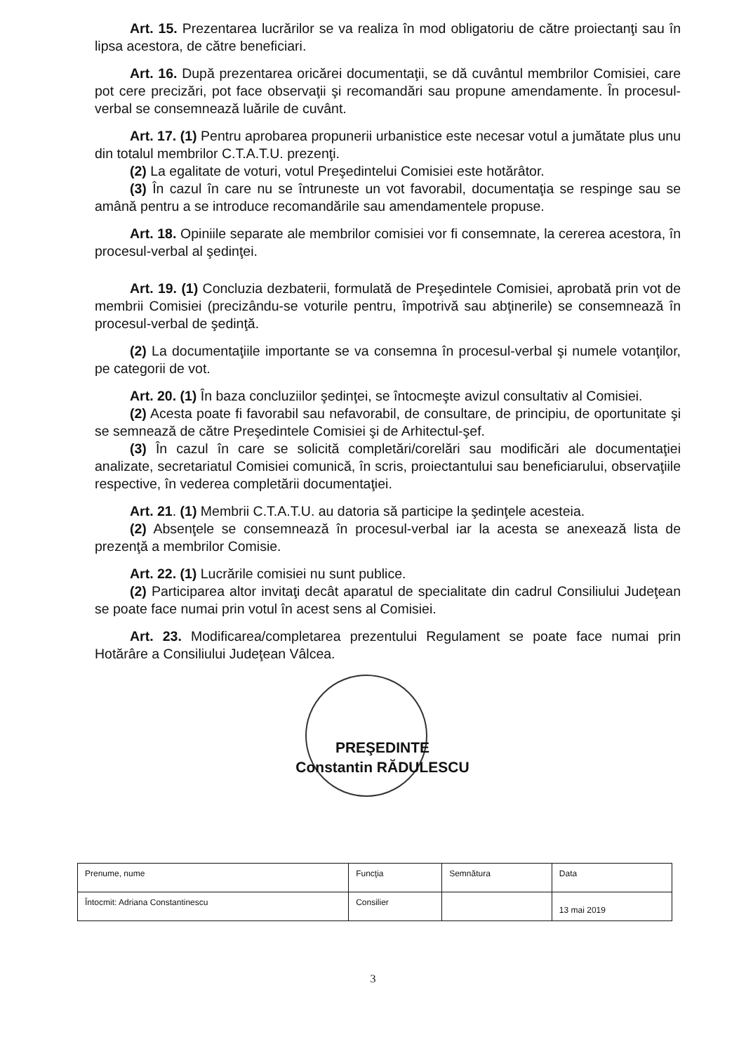Art. 15. Prezentarea lucrărilor se va realiza în mod obligatoriu de către proiectanţi sau în lipsa acestora, de către beneficiari.
Art. 16. După prezentarea oricărei documentaţii, se dă cuvântul membrilor Comisiei, care pot cere precizări, pot face observaţii şi recomandări sau propune amendamente. În procesul-verbal se consemnează luările de cuvânt.
Art. 17. (1) Pentru aprobarea propunerii urbanistice este necesar votul a jumătate plus unu din totalul membrilor C.T.A.T.U. prezenţi.
(2) La egalitate de voturi, votul Preşedintelui Comisiei este hotărâtor.
(3) În cazul în care nu se întruneste un vot favorabil, documentaţia se respinge sau se amână pentru a se introduce recomandările sau amendamentele propuse.
Art. 18. Opiniile separate ale membrilor comisiei vor fi consemnate, la cererea acestora, în procesul-verbal al şedinţei.
Art. 19. (1) Concluzia dezbaterii, formulată de Preşedintele Comisiei, aprobată prin vot de membrii Comisiei (precizându-se voturile pentru, împotrivă sau abţinerile) se consemnează în procesul-verbal de şedinţă.
(2) La documentaţiile importante se va consemna în procesul-verbal şi numele votanţilor, pe categorii de vot.
Art. 20. (1) În baza concluziilor şedinţei, se întocmeşte avizul consultativ al Comisiei.
(2) Acesta poate fi favorabil sau nefavorabil, de consultare, de principiu, de oportunitate şi se semnează de către Preşedintele Comisiei şi de Arhitectul-şef.
(3) În cazul în care se solicită completări/corelări sau modificări ale documentaţiei analizate, secretariatul Comisiei comunică, în scris, proiectantului sau beneficiarului, observaţiile respective, în vederea completării documentaţiei.
Art. 21. (1) Membrii C.T.A.T.U. au datoria să participe la şedinţele acesteia.
(2) Absenţele se consemnează în procesul-verbal iar la acesta se anexează lista de prezenţă a membrilor Comisie.
Art. 22. (1) Lucrările comisiei nu sunt publice.
(2) Participarea altor invitaţi decât aparatul de specialitate din cadrul Consiliului Judeţean se poate face numai prin votul în acest sens al Comisiei.
Art. 23. Modificarea/completarea prezentului Regulament se poate face numai prin Hotărâre a Consiliului Judeţean Vâlcea.
PREŞEDINTE
Constantin RĂDULESCU
| Prenume, nume | Funcţia | Semnătura | Data |
| Întocmit: Adriana Constantinescu | Consilier | | 13 mai 2019 |
3